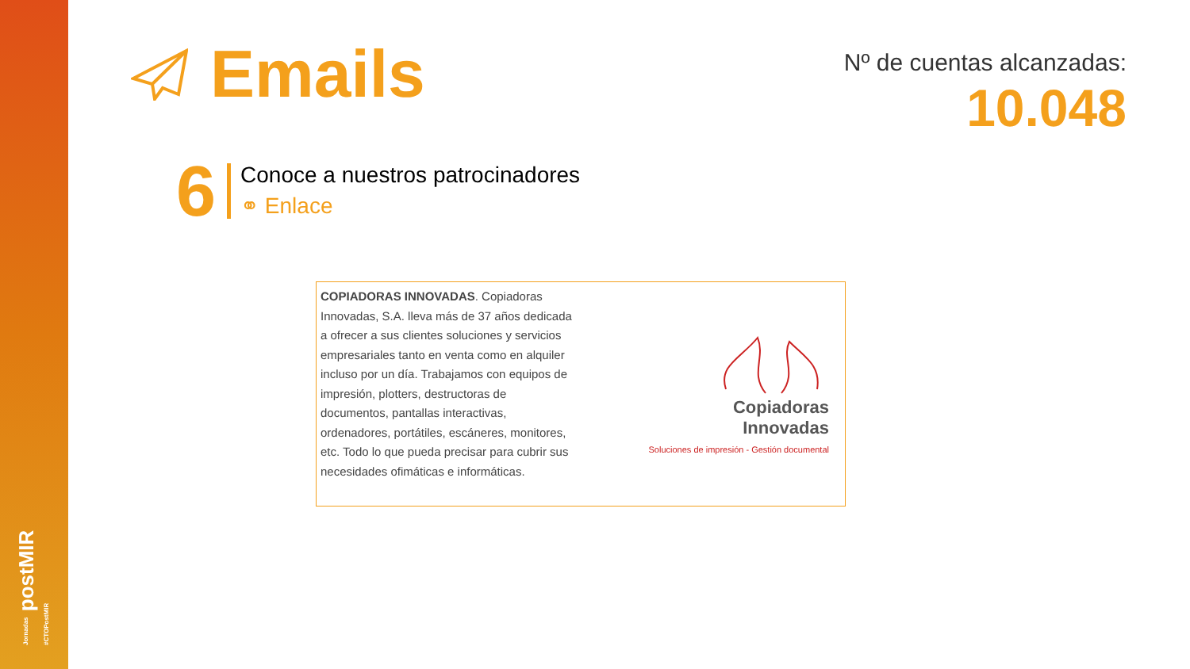Jornadas postMIR #CTOPostMIR
Emails
Nº de cuentas alcanzadas:
10.048
6
Conoce a nuestros patrocinadores
⚭ Enlace
COPIADORAS INNOVADAS. Copiadoras Innovadas, S.A. lleva más de 37 años dedicada a ofrecer a sus clientes soluciones y servicios empresariales tanto en venta como en alquiler incluso por un día. Trabajamos con equipos de impresión, plotters, destructoras de documentos, pantallas interactivas, ordenadores, portátiles, escáneres, monitores, etc. Todo lo que pueda precisar para cubrir sus necesidades ofimáticas e informáticas.
Copiadoras
Innovadas
Soluciones de impresión - Gestión documental